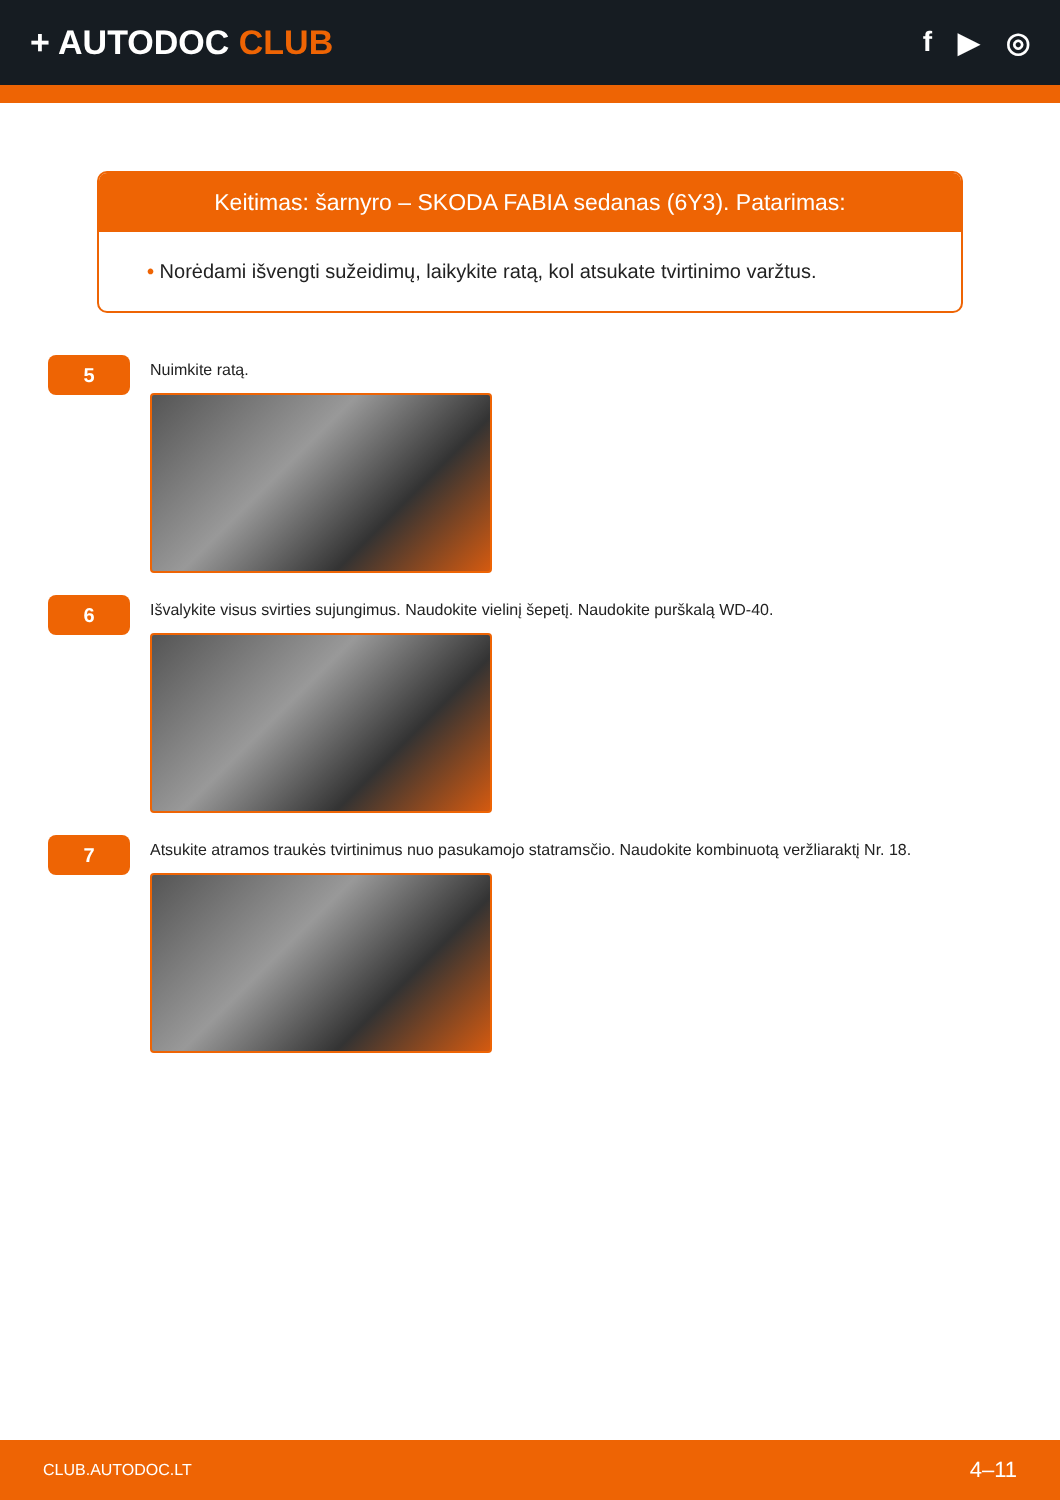+ AUTODOC CLUB
f ▶ ◎
Keitimas: šarnyro – SKODA FABIA sedanas (6Y3). Patarimas:
• Norėdami išvengti sužeidimų, laikykite ratą, kol atsukate tvirtinimo varžtus.
5
Nuimkite ratą.
6
Išvalykite visus svirties sujungimus. Naudokite vielinį šepetį. Naudokite purškalą WD-40.
7
Atsukite atramos traukės tvirtinimus nuo pasukamojo statramsčio. Naudokite kombinuotą veržliaraktį Nr. 18.
CLUB.AUTODOC.LT 4–11